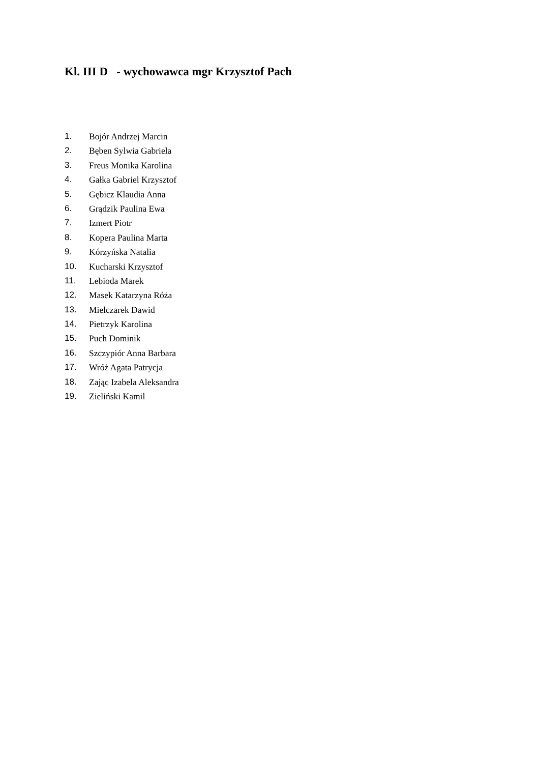Kl. III D - wychowawca mgr Krzysztof Pach
1. Bojór Andrzej Marcin
2. Bęben Sylwia Gabriela
3. Freus Monika Karolina
4. Gałka Gabriel Krzysztof
5. Gębicz Klaudia Anna
6. Grądzik Paulina Ewa
7. Izmert Piotr
8. Kopera Paulina Marta
9. Kórzyńska Natalia
10. Kucharski Krzysztof
11. Lebioda Marek
12. Masek Katarzyna Róża
13. Mielczarek Dawid
14. Pietrzyk Karolina
15. Puch Dominik
16. Szczypiór Anna Barbara
17. Wróż Agata Patrycja
18. Zając Izabela Aleksandra
19. Zieliński Kamil